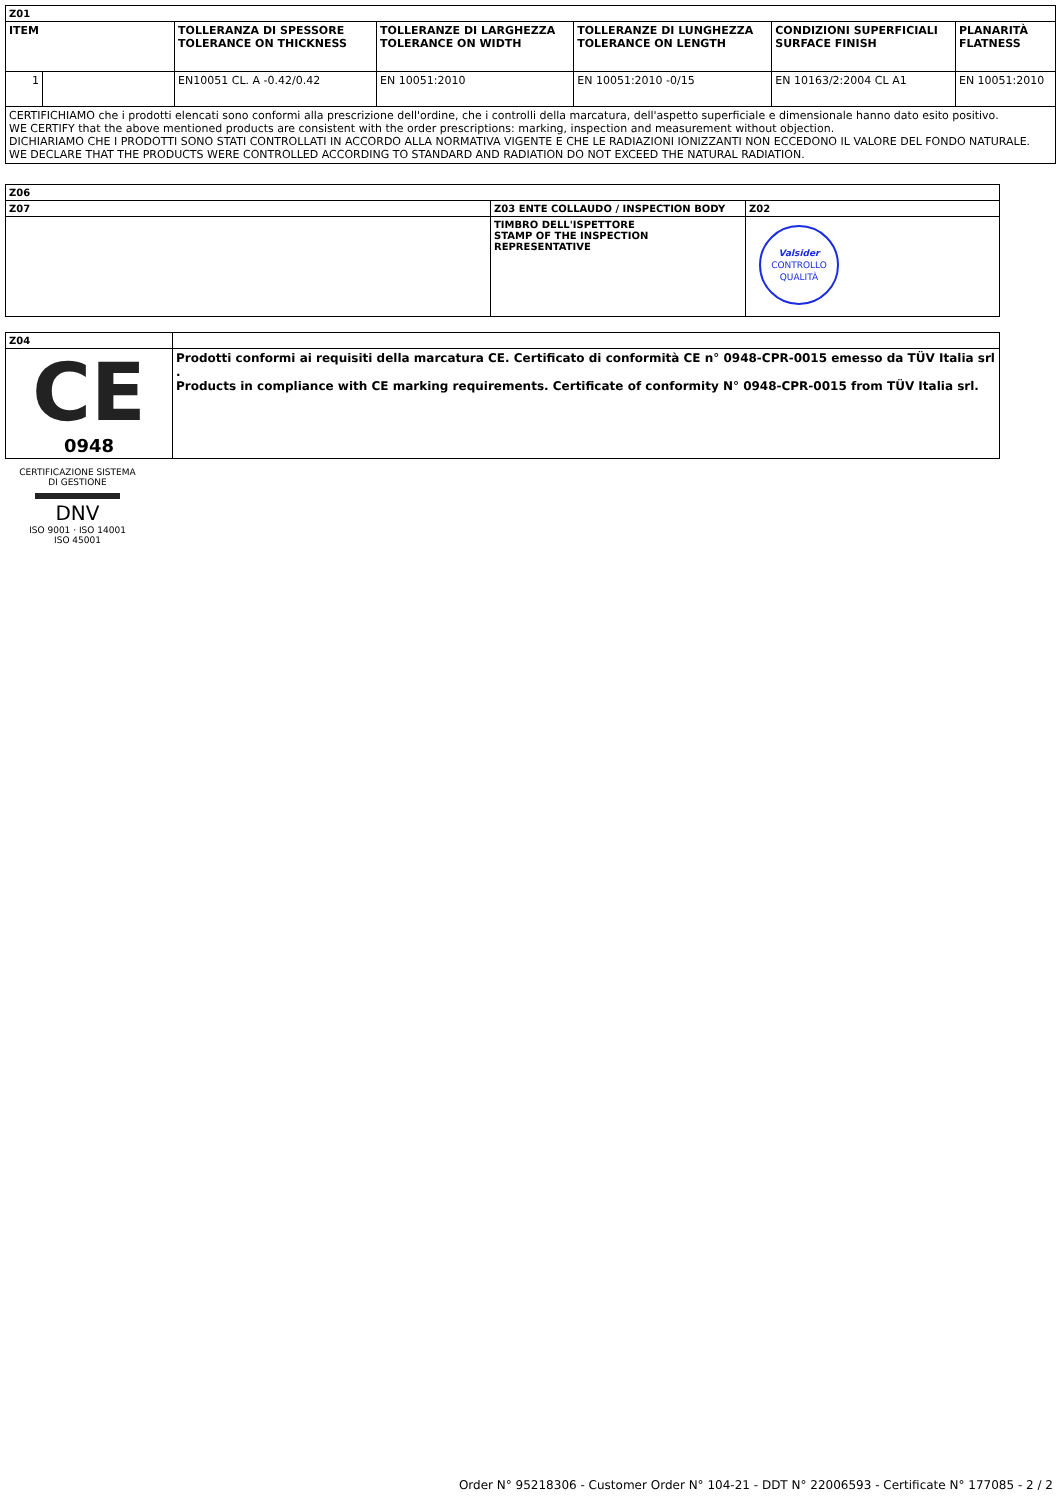| Z01 | | | | | | |
| --- | --- | --- | --- | --- | --- | --- |
| ITEM | | TOLLERANZA DI SPESSORE TOLERANCE ON THICKNESS | TOLLERANZE DI LARGHEZZA TOLERANCE ON WIDTH | TOLLERANZE DI LUNGHEZZA TOLERANCE ON LENGTH | CONDIZIONI SUPERFICIALI SURFACE FINISH | PLANARITÀ FLATNESS |
| 1 | | EN10051 CL. A -0.42/0.42 | EN 10051:2010 | EN 10051:2010 -0/15 | EN 10163/2:2004 CL A1 | EN 10051:2010 |
| CERTIFICHIAMO che i prodotti elencati sono conformi alla prescrizione dell'ordine, che i controlli della marcatura, dell'aspetto superficiale e dimensionale hanno dato esito positivo. WE CERTIFY that the above mentioned products are consistent with the order prescriptions: marking, inspection and measurement without objection. DICHIARIAMO CHE I PRODOTTI SONO STATI CONTROLLATI IN ACCORDO ALLA NORMATIVA VIGENTE E CHE LE RADIAZIONI IONIZZANTI NON ECCEDONO IL VALORE DEL FONDO NATURALE. WE DECLARE THAT THE PRODUCTS WERE CONTROLLED ACCORDING TO STANDARD AND RADIATION DO NOT EXCEED THE NATURAL RADIATION. | | | | | | |
| Z06 | | |
| --- | --- | --- |
| Z07 | Z03 ENTE COLLAUDO / INSPECTION BODY | Z02 |
| | TIMBRO DELL'ISPETTORE STAMP OF THE INSPECTION REPRESENTATIVE | Valsider CONTROLLO QUALITÀ |
| Z04 | |
| CE 0948 | Prodotti conformi ai requisiti della marcatura CE. Certificato di conformità CE n° 0948-CPR-0015 emesso da TÜV Italia srl . Products in compliance with CE marking requirements. Certificate of conformity N° 0948-CPR-0015 from TÜV Italia srl. |
CERTIFICAZIONE SISTEMA DI GESTIONE
DNV
ISO 9001 · ISO 14001
ISO 45001
Order N° 95218306 - Customer Order N° 104-21 - DDT N° 22006593 - Certificate N° 177085 - 2 / 2